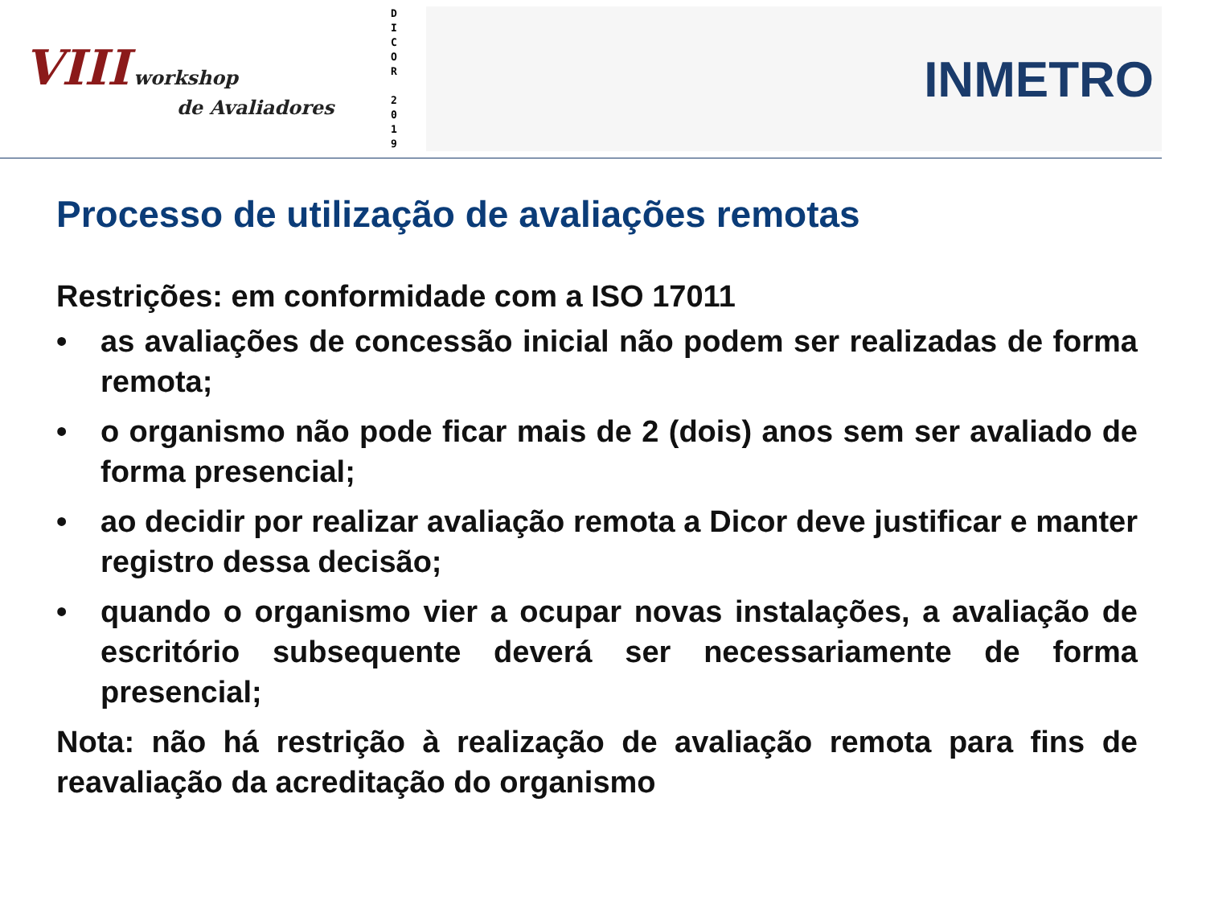VIII workshop
de Avaliadores
D
I
C
O
R
2
0
1
9
INMETRO
Processo de utilização de avaliações remotas
Restrições: em conformidade com a ISO 17011
• as avaliações de concessão inicial não podem ser realizadas de forma remota;
• o organismo não pode ficar mais de 2 (dois) anos sem ser avaliado de forma presencial;
• ao decidir por realizar avaliação remota a Dicor deve justificar e manter registro dessa decisão;
• quando o organismo vier a ocupar novas instalações, a avaliação de escritório subsequente deverá ser necessariamente de forma presencial;
Nota: não há restrição à realização de avaliação remota para fins de reavaliação da acreditação do organismo